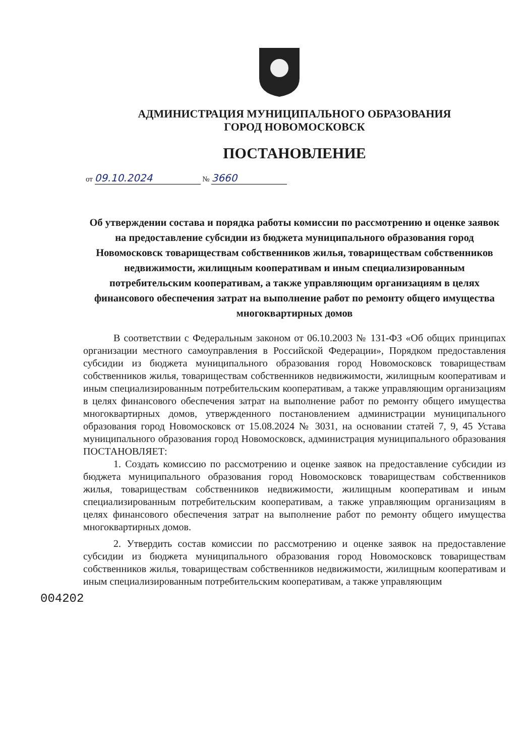АДМИНИСТРАЦИЯ МУНИЦИПАЛЬНОГО ОБРАЗОВАНИЯ
ГОРОД НОВОМОСКОВСК
ПОСТАНОВЛЕНИЕ
от 09.10.2024 № 3660
Об утверждении состава и порядка работы комиссии по рассмотрению и оценке заявок на предоставление субсидии из бюджета муниципального образования город Новомосковск товариществам собственников жилья, товариществам собственников недвижимости, жилищным кооперативам и иным специализированным потребительским кооперативам, а также управляющим организациям в целях финансового обеспечения затрат на выполнение работ по ремонту общего имущества многоквартирных домов
В соответствии с Федеральным законом от 06.10.2003 № 131-ФЗ «Об общих принципах организации местного самоуправления в Российской Федерации», Порядком предоставления субсидии из бюджета муниципального образования город Новомосковск товариществам собственников жилья, товариществам собственников недвижимости, жилищным кооперативам и иным специализированным потребительским кооперативам, а также управляющим организациям в целях финансового обеспечения затрат на выполнение работ по ремонту общего имущества многоквартирных домов, утвержденного постановлением администрации муниципального образования город Новомосковск от 15.08.2024 № 3031, на основании статей 7, 9, 45 Устава муниципального образования город Новомосковск, администрация муниципального образования ПОСТАНОВЛЯЕТ:
1. Создать комиссию по рассмотрению и оценке заявок на предоставление субсидии из бюджета муниципального образования город Новомосковск товариществам собственников жилья, товариществам собственников недвижимости, жилищным кооперативам и иным специализированным потребительским кооперативам, а также управляющим организациям в целях финансового обеспечения затрат на выполнение работ по ремонту общего имущества многоквартирных домов.
2. Утвердить состав комиссии по рассмотрению и оценке заявок на предоставление субсидии из бюджета муниципального образования город Новомосковск товариществам собственников жилья, товариществам собственников недвижимости, жилищным кооперативам и иным специализированным потребительским кооперативам, а также управляющим
004202